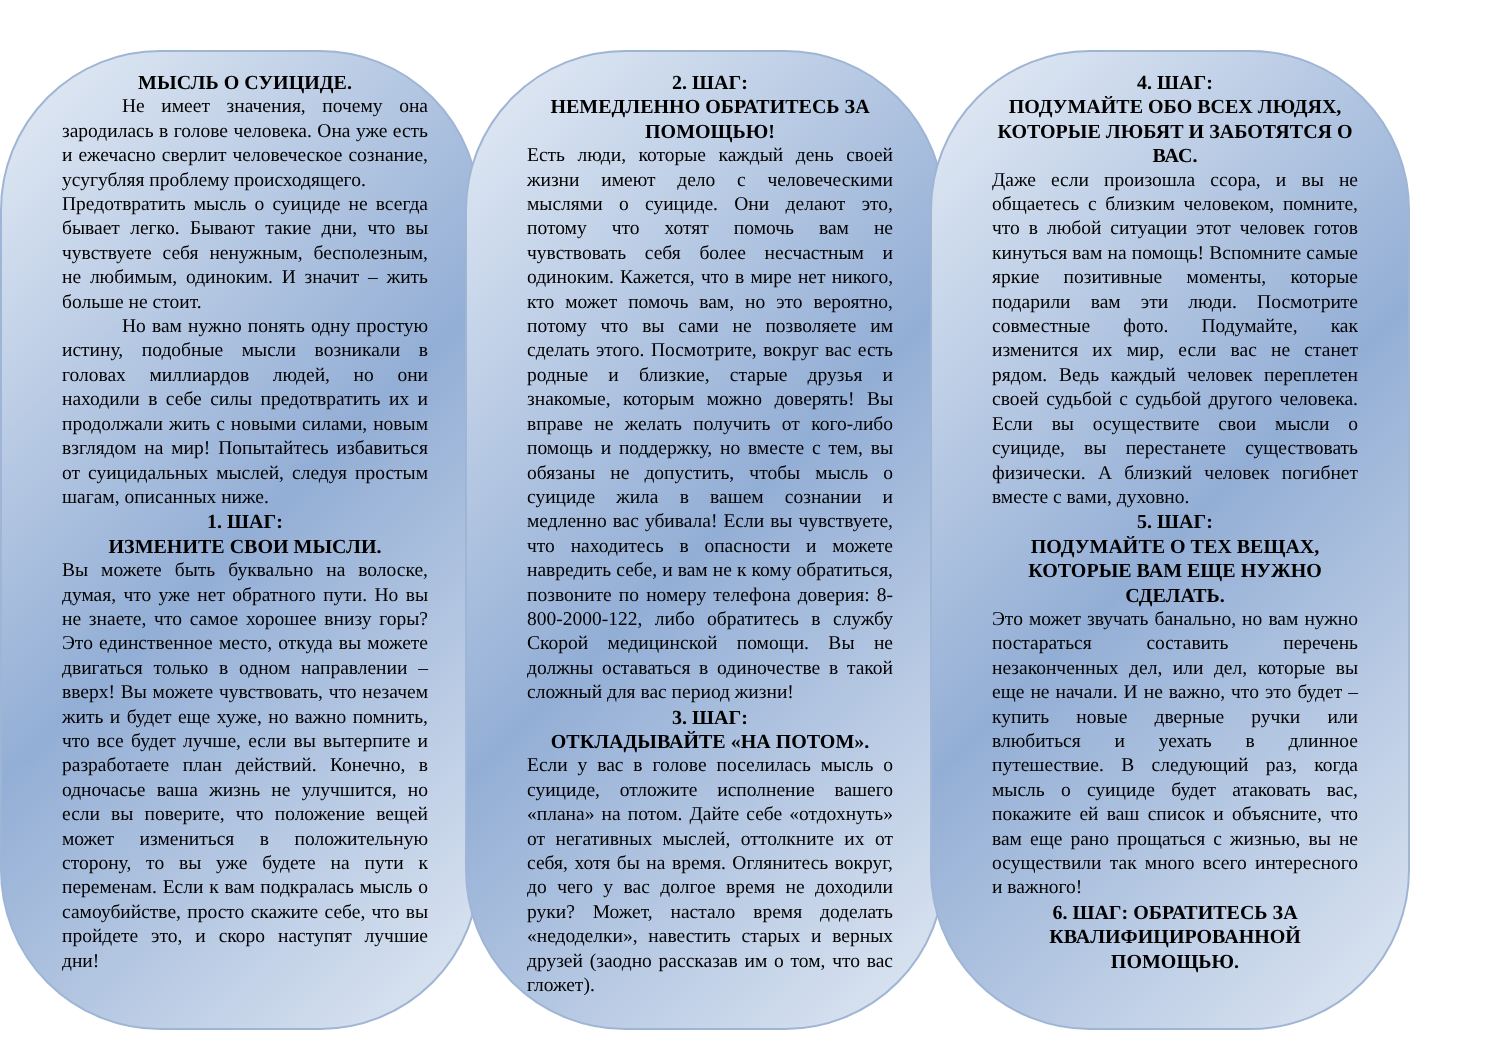МЫСЛЬ О СУИЦИДЕ.
Не имеет значения, почему она зародилась в голове человека. Она уже есть и ежечасно сверлит человеческое сознание, усугубляя проблему происходящего.
Предотвратить мысль о суициде не всегда бывает легко. Бывают такие дни, что вы чувствуете себя ненужным, бесполезным, не любимым, одиноким. И значит – жить больше не стоит.
Но вам нужно понять одну простую истину, подобные мысли возникали в головах миллиардов людей, но они находили в себе силы предотвратить их и продолжали жить с новыми силами, новым взглядом на мир! Попытайтесь избавиться от суицидальных мыслей, следуя простым шагам, описанных ниже.
1. ШАГ:
ИЗМЕНИТЕ СВОИ МЫСЛИ.
Вы можете быть буквально на волоске, думая, что уже нет обратного пути. Но вы не знаете, что самое хорошее внизу горы? Это единственное место, откуда вы можете двигаться только в одном направлении – вверх! Вы можете чувствовать, что незачем жить и будет еще хуже, но важно помнить, что все будет лучше, если вы вытерпите и разработаете план действий. Конечно, в одночасье ваша жизнь не улучшится, но если вы поверите, что положение вещей может измениться в положительную сторону, то вы уже будете на пути к переменам. Если к вам подкралась мысль о самоубийстве, просто скажите себе, что вы пройдете это, и скоро наступят лучшие дни!
2. ШАГ:
НЕМЕДЛЕННО ОБРАТИТЕСЬ ЗА ПОМОЩЬЮ!
Есть люди, которые каждый день своей жизни имеют дело с человеческими мыслями о суициде. Они делают это, потому что хотят помочь вам не чувствовать себя более несчастным и одиноким. Кажется, что в мире нет никого, кто может помочь вам, но это вероятно, потому что вы сами не позволяете им сделать этого. Посмотрите, вокруг вас есть родные и близкие, старые друзья и знакомые, которым можно доверять! Вы вправе не желать получить от кого-либо помощь и поддержку, но вместе с тем, вы обязаны не допустить, чтобы мысль о суициде жила в вашем сознании и медленно вас убивала! Если вы чувствуете, что находитесь в опасности и можете навредить себе, и вам не к кому обратиться, позвоните по номеру телефона доверия: 8-800-2000-122, либо обратитесь в службу Скорой медицинской помощи. Вы не должны оставаться в одиночестве в такой сложный для вас период жизни!
3. ШАГ:
ОТКЛАДЫВАЙТЕ «НА ПОТОМ».
Если у вас в голове поселилась мысль о суициде, отложите исполнение вашего «плана» на потом. Дайте себе «отдохнуть» от негативных мыслей, оттолкните их от себя, хотя бы на время. Оглянитесь вокруг, до чего у вас долгое время не доходили руки? Может, настало время доделать «недоделки», навестить старых и верных друзей (заодно рассказав им о том, что вас гложет).
4. ШАГ:
ПОДУМАЙТЕ ОБО ВСЕХ ЛЮДЯХ, КОТОРЫЕ ЛЮБЯТ И ЗАБОТЯТСЯ О ВАС.
Даже если произошла ссора, и вы не общаетесь с близким человеком, помните, что в любой ситуации этот человек готов кинуться вам на помощь! Вспомните самые яркие позитивные моменты, которые подарили вам эти люди. Посмотрите совместные фото. Подумайте, как изменится их мир, если вас не станет рядом. Ведь каждый человек переплетен своей судьбой с судьбой другого человека. Если вы осуществите свои мысли о суициде, вы перестанете существовать физически. А близкий человек погибнет вместе с вами, духовно.
5. ШАГ:
ПОДУМАЙТЕ О ТЕХ ВЕЩАХ, КОТОРЫЕ ВАМ ЕЩЕ НУЖНО СДЕЛАТЬ.
Это может звучать банально, но вам нужно постараться составить перечень незаконченных дел, или дел, которые вы еще не начали. И не важно, что это будет – купить новые дверные ручки или влюбиться и уехать в длинное путешествие. В следующий раз, когда мысль о суициде будет атаковать вас, покажите ей ваш список и объясните, что вам еще рано прощаться с жизнью, вы не осуществили так много всего интересного и важного!
6. ШАГ: ОБРАТИТЕСЬ ЗА КВАЛИФИЦИРОВАННОЙ ПОМОЩЬЮ.